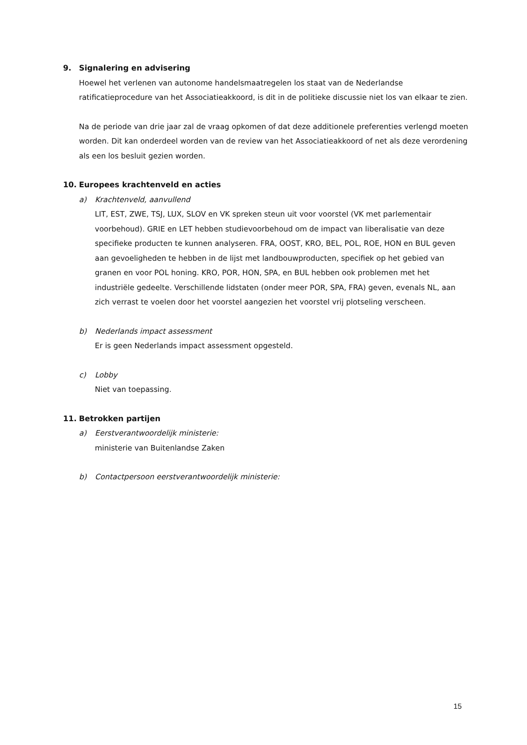9. Signalering en advisering
Hoewel het verlenen van autonome handelsmaatregelen los staat van de Nederlandse ratificatieprocedure van het Associatieakkoord, is dit in de politieke discussie niet los van elkaar te zien.
Na de periode van drie jaar zal de vraag opkomen of dat deze additionele preferenties verlengd moeten worden. Dit kan onderdeel worden van de review van het Associatieakkoord of net als deze verordening als een los besluit gezien worden.
10. Europees krachtenveld en acties
a) Krachtenveld, aanvullend
LIT, EST, ZWE, TSJ, LUX, SLOV en VK spreken steun uit voor voorstel (VK met parlementair voorbehoud). GRIE en LET hebben studievoorbehoud om de impact van liberalisatie van deze specifieke producten te kunnen analyseren. FRA, OOST, KRO, BEL, POL, ROE, HON en BUL geven aan gevoeligheden te hebben in de lijst met landbouwproducten, specifiek op het gebied van granen en voor POL honing. KRO, POR, HON, SPA, en BUL hebben ook problemen met het industriële gedeelte. Verschillende lidstaten (onder meer POR, SPA, FRA) geven, evenals NL, aan zich verrast te voelen door het voorstel aangezien het voorstel vrij plotseling verscheen.
b) Nederlands impact assessment
Er is geen Nederlands impact assessment opgesteld.
c) Lobby
Niet van toepassing.
11. Betrokken partijen
a) Eerstverantwoordelijk ministerie:
ministerie van Buitenlandse Zaken
b) Contactpersoon eerstverantwoordelijk ministerie:
15